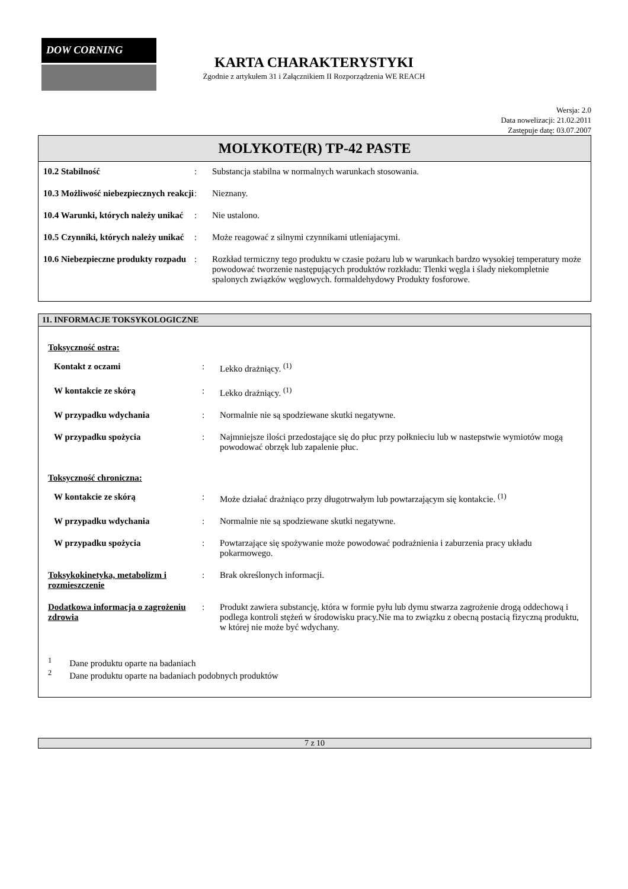DOW CORNING
KARTA CHARAKTERYSTYKI
Zgodnie z artykułem 31 i Załącznikiem II Rozporządzenia WE REACH
Wersja: 2.0
Data nowelizacji: 21.02.2011
Zastępuje datę: 03.07.2007
MOLYKOTE(R) TP-42 PASTE
| 10.2 Stabilność | : | Substancja stabilna w normalnych warunkach stosowania. |
| 10.3 Możliwość niebezpiecznych reakcji | : | Nieznany. |
| 10.4 Warunki, których należy unikać | : | Nie ustalono. |
| 10.5 Czynniki, których należy unikać | : | Może reagować z silnymi czynnikami utleniajacymi. |
| 10.6 Niebezpieczne produkty rozpadu | : | Rozkład termiczny tego produktu w czasie pożaru lub w warunkach bardzo wysokiej temperatury może powodować tworzenie następujących produktów rozkładu: Tlenki węgla i ślady niekompletnie spalonych związków węglowych. formaldehydowy Produkty fosforowe. |
11. INFORMACJE TOKSYKOLOGICZNE
Toksyczność ostra:
| Kontakt z oczami | : | Lekko drażniący. <sup>(1)</sup> |
| W kontakcie ze skórą | : | Lekko drażniący. <sup>(1)</sup> |
| W przypadku wdychania | : | Normalnie nie są spodziewane skutki negatywne. |
| W przypadku spożycia | : | Najmniejsze ilości przedostające się do płuc przy połknieciu lub w nastepstwie wymiotów mogą powodować obrzęk lub zapalenie płuc. |
Toksyczność chroniczna:
| W kontakcie ze skórą | : | Może działać drażniąco przy długotrwałym lub powtarzającym się kontakcie. <sup>(1)</sup> |
| W przypadku wdychania | : | Normalnie nie są spodziewane skutki negatywne. |
| W przypadku spożycia | : | Powtarzające się spożywanie może powodować podrażnienia i zaburzenia pracy układu pokarmowego. |
| Toksykokinetyka, metabolizm i rozmieszczenie | : | Brak określonych informacji. |
| Dodatkowa informacja o zagrożeniu zdrowia | : | Produkt zawiera substancję, która w formie pyłu lub dymu stwarza zagrożenie drogą oddechową i podlega kontroli stężeń w środowisku pracy.Nie ma to związku z obecną postacią fizyczną produktu, w której nie może być wdychany. |
<sup>1</sup> Dane produktu oparte na badaniach
<sup>2</sup> Dane produktu oparte na badaniach podobnych produktów
7 z 10